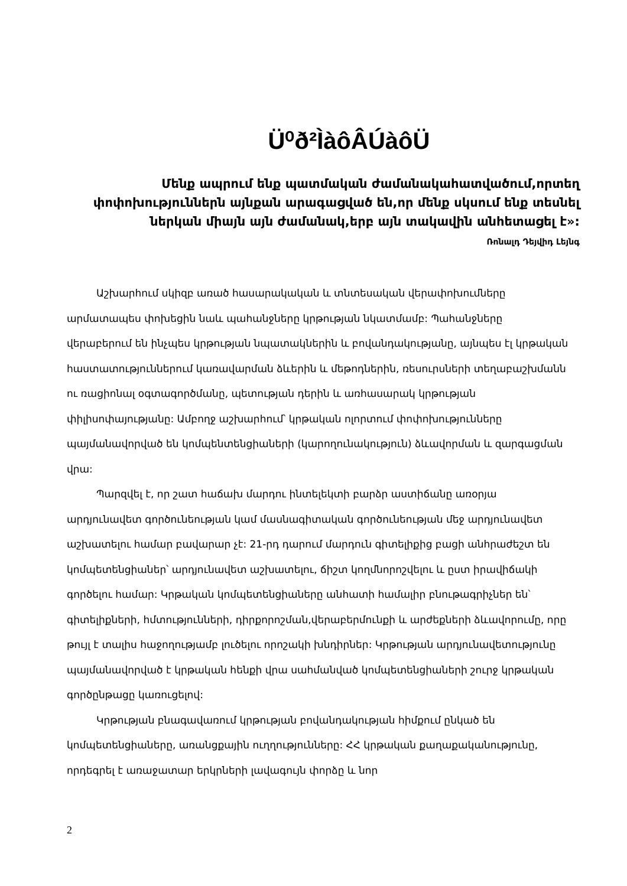Ü⁰ð²ÌàôÂÚàôÜ
Մենք ապրում ենք պատմական ժամանակահատվածում,որտեղ փոփոխություններն այնքան արագացված են,որ մենք սկսում ենք տեսնել ներկան միայն այն ժամանակ,երբ այն տակավին անհետացել է»:
Ռոնալդ Դեյվիդ Լեյնգ
Աշխարհում սկիզբ առած հասարակական և տնտեսական վերափոխումները արմատապես փոխեցին նաև պահանջները կրթության նկատմամբ: Պահանջները վերաբերում են ինչպես կրթության նպատակներին և բովանդակությանը, այնպես էլ կրթական հաստատություններում կառավարման ձևերին և մեթոդներին, ռեսուրսների տեղաբաշխմանն ու ռացիոնալ օգտագործմանը, պետության դերին և առհասարակ կրթության փիլիսոփայությանը: Ամբողջ աշխարհում՝ կրթական ոլորտում փոփոխությունները պայմանավորված են կոմպենտենցիաների (կարողունակություն) ձևավորման և զարգացման վրա:
Պարզվել է, որ շատ հաճախ մարդու ինտելեկտի բարձր աստիճանը առօրյա արդյունավետ գործունեության կամ մասնագիտական գործունեության մեջ արդյունավետ աշխատելու համար բավարար չէ: 21-րդ դարում մարդուն գիտելիքից բացի անհրաժեշտ են կոմպետենցիաներ՝ արդյունավետ աշխատելու, ճիշտ կողմնորոշվելու և ըստ իրավիճակի գործելու համար: Կրթական կոմպետենցիաները անհատի համալիր բնութագրիչներ են՝ գիտելիքների, հմտությունների, դիրքորոշման,վերաբերմունքի և արժեքների ձևավորումը, որը թույլ է տալիս հաջողությամբ լուծելու որոշակի խնդիրներ: Կրթության արդյունավետությունը պայմանավորված է կրթական հենքի վրա սահմանված կոմպետենցիաների շուրջ կրթական գործընթացը կառուցելով:
Կրթության բնագավառում կրթության բովանդակության հիմքում ընկած են կոմպետենցիաները, առանցքային ուղղությունները: ՀՀ կրթական քաղաքականությունը, որդեգրել է առաջատար երկրների լավագույն փորձը և նոր
2